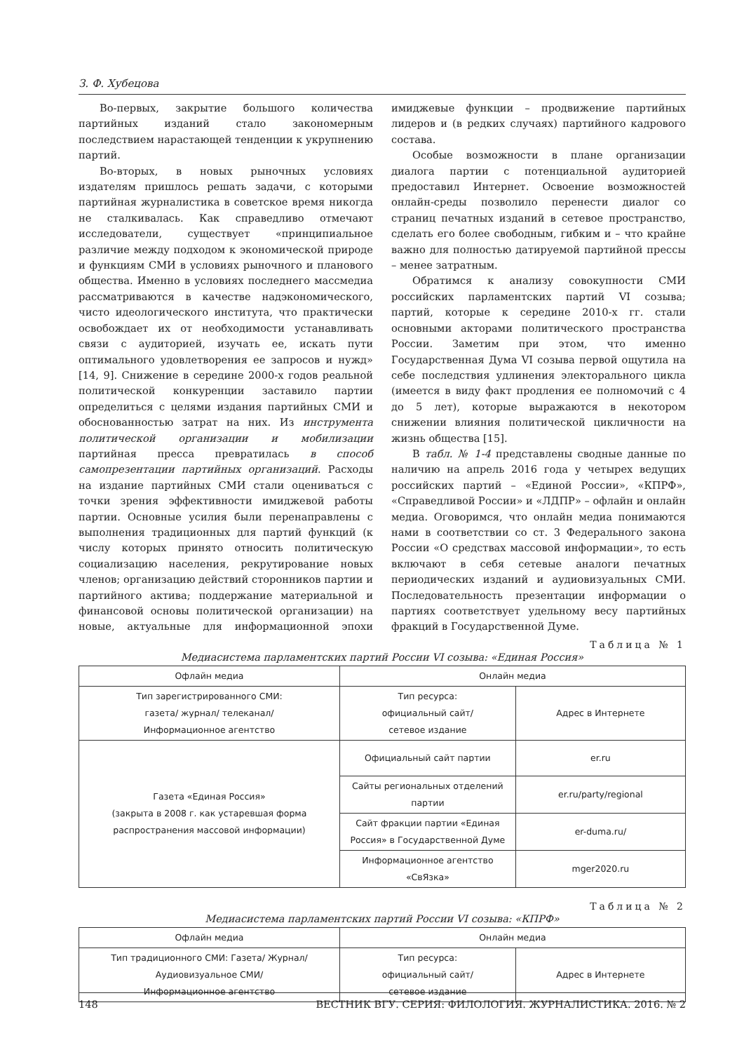З. Ф. Хубецова
Во-первых, закрытие большого количества партийных изданий стало закономерным последствием нарастающей тенденции к укрупнению партий.
Во-вторых, в новых рыночных условиях издателям пришлось решать задачи, с которыми партийная журналистика в советское время никогда не сталкивалась. Как справедливо отмечают исследователи, существует «принципиальное различие между подходом к экономической природе и функциям СМИ в условиях рыночного и планового общества. Именно в условиях последнего массмедиа рассматриваются в качестве надэкономического, чисто идеологического института, что практически освобождает их от необходимости устанавливать связи с аудиторией, изучать ее, искать пути оптимального удовлетворения ее запросов и нужд» [14, 9]. Снижение в середине 2000-х годов реальной политической конкуренции заставило партии определиться с целями издания партийных СМИ и обоснованностью затрат на них. Из инструмента политической организации и мобилизации партийная пресса превратилась в способ самопрезентации партийных организаций. Расходы на издание партийных СМИ стали оцениваться с точки зрения эффективности имиджевой работы партии. Основные усилия были перенаправлены с выполнения традиционных для партий функций (к числу которых принято относить политическую социализацию населения, рекрутирование новых членов; организацию действий сторонников партии и партийного актива; поддержание материальной и финансовой основы политической организации) на новые, актуальные для информационной эпохи имиджевые функции – продвижение партийных лидеров и (в редких случаях) партийного кадрового состава.
Особые возможности в плане организации диалога партии с потенциальной аудиторией предоставил Интернет. Освоение возможностей онлайн-среды позволило перенести диалог со страниц печатных изданий в сетевое пространство, сделать его более свободным, гибким и – что крайне важно для полностью датируемой партийной прессы – менее затратным.
Обратимся к анализу совокупности СМИ российских парламентских партий VI созыва; партий, которые к середине 2010-х гг. стали основными акторами политического пространства России. Заметим при этом, что именно Государственная Дума VI созыва первой ощутила на себе последствия удлинения электорального цикла (имеется в виду факт продления ее полномочий с 4 до 5 лет), которые выражаются в некотором снижении влияния политической цикличности на жизнь общества [15].
В табл. № 1-4 представлены сводные данные по наличию на апрель 2016 года у четырех ведущих российских партий – «Единой России», «КПРФ», «Справедливой России» и «ЛДПР» – офлайн и онлайн медиа. Оговоримся, что онлайн медиа понимаются нами в соответствии со ст. 3 Федерального закона России «О средствах массовой информации», то есть включают в себя сетевые аналоги печатных периодических изданий и аудиовизуальных СМИ. Последовательность презентации информации о партиях соответствует удельному весу партийных фракций в Государственной Думе.
Таблица № 1
Медиасистема парламентских партий России VI созыва: «Единая Россия»
| Офлайн медиа | Онлайн медиа | |
| --- | --- | --- |
| Тип зарегистрированного СМИ: газета/ журнал/ телеканал/ Информационное агентство | Тип ресурса: официальный сайт/ сетевое издание | Адрес в Интернете |
| Газета «Единая Россия» (закрыта в 2008 г. как устаревшая форма распространения массовой информации) | Официальный сайт партии | er.ru |
| | Сайты региональных отделений партии | er.ru/party/regional |
| | Сайт фракции партии «Единая Россия» в Государственной Думе | er-duma.ru/ |
| | Информационное агентство «СвЯзка» | mger2020.ru |
Таблица № 2
Медиасистема парламентских партий России VI созыва: «КПРФ»
| Офлайн медиа | Онлайн медиа | |
| --- | --- | --- |
| Тип традиционного СМИ: Газета/ Журнал/ Аудиовизуальное СМИ/ Информационное агентство | Тип ресурса: официальный сайт/ сетевое издание | Адрес в Интернете |
148 ВЕСТНИК ВГУ. СЕРИЯ: ФИЛОЛОГИЯ. ЖУРНАЛИСТИКА. 2016. № 2